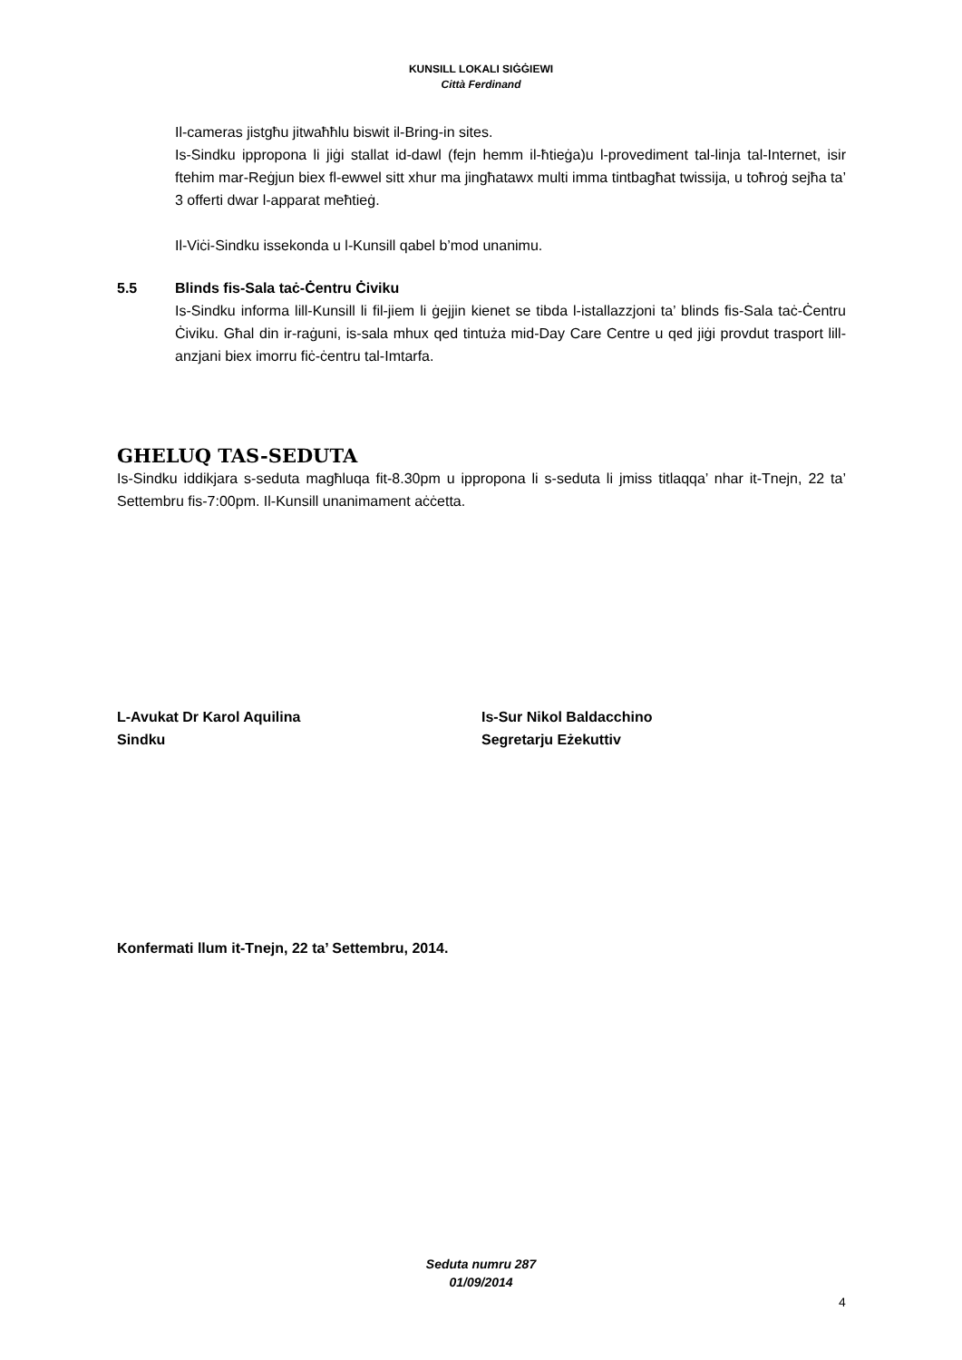KUNSILL LOKALI SIĠĠIEWI
Città Ferdinand
Il-cameras jistgħu jitwaħħlu biswit il-Bring-in sites.
Is-Sindku ippropona li jiġi stallat id-dawl (fejn hemm il-ħtieġa)u l-provediment tal-linja tal-Internet, isir ftehim mar-Reġjun biex fl-ewwel sitt xhur ma jingħatawx multi imma tintbagħat twissija, u toħroġ sejħa ta’ 3 offerti dwar l-apparat meħtieġ.
Il-Viċi-Sindku issekonda u l-Kunsill qabel b’mod unanimu.
5.5 Blinds fis-Sala taċ-Ċentru Ċiviku
Is-Sindku informa lill-Kunsill li fil-jiem li ġejjin kienet se tibda l-istallazzjoni ta’ blinds fis-Sala taċ-Ċentru Ċiviku. Għal din ir-raġuni, is-sala mhux qed tintuża mid-Day Care Centre u qed jiġi provdut trasport lill-anzjani biex imorru fiċ-ċentru tal-Imtarfa.
GHELUQ TAS-SEDUTA
Is-Sindku iddikjara s-seduta magħluqa fit-8.30pm u ippropona li s-seduta li jmiss titlaqqa’ nhar it-Tnejn, 22 ta’ Settembru fis-7:00pm. Il-Kunsill unanimament aċċetta.
L-Avukat Dr Karol Aquilina
Sindku
Is-Sur Nikol Baldacchino
Segretarju Eżekuttiv
Konfermati llum it-Tnejn, 22 ta’ Settembru, 2014.
Seduta numru 287
01/09/2014
4